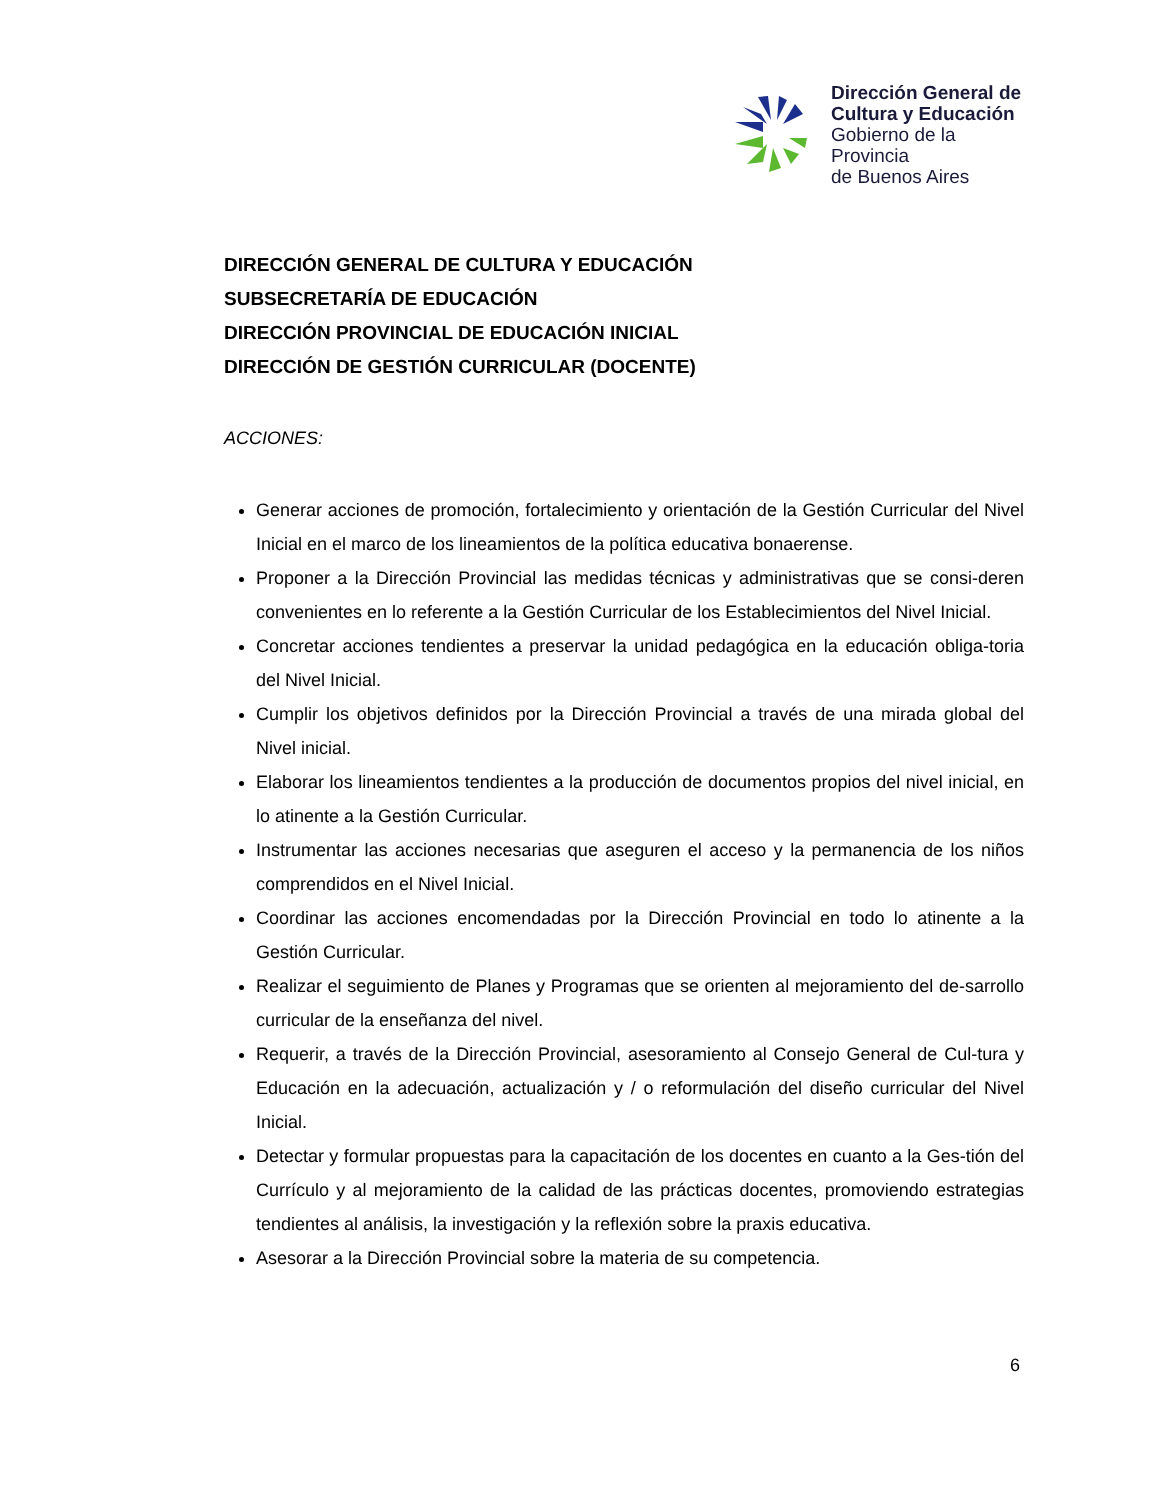Dirección General de
Cultura y Educación
Gobierno de la Provincia
de Buenos Aires
DIRECCIÓN GENERAL DE CULTURA Y EDUCACIÓN
SUBSECRETARÍA DE EDUCACIÓN
DIRECCIÓN PROVINCIAL DE EDUCACIÓN INICIAL
DIRECCIÓN DE GESTIÓN CURRICULAR (DOCENTE)
ACCIONES:
Generar acciones de promoción, fortalecimiento y orientación de la Gestión Curricular del Nivel Inicial en el marco de los lineamientos de la política educativa bonaerense.
Proponer a la Dirección Provincial las medidas técnicas y administrativas que se consi-deren convenientes en lo referente a la Gestión Curricular de los Establecimientos del Nivel Inicial.
Concretar acciones tendientes a preservar la unidad pedagógica en la educación obliga-toria del Nivel Inicial.
Cumplir los objetivos definidos por la Dirección Provincial a través de una mirada global del Nivel inicial.
Elaborar los lineamientos tendientes a la producción de documentos propios del nivel inicial, en lo atinente a la Gestión Curricular.
Instrumentar las acciones necesarias que aseguren el acceso y la permanencia de los niños comprendidos en el Nivel Inicial.
Coordinar las acciones encomendadas por la Dirección Provincial en todo lo atinente a la Gestión Curricular.
Realizar el seguimiento de Planes y Programas que se orienten al mejoramiento del de-sarrollo curricular de la enseñanza del nivel.
Requerir, a través de la Dirección Provincial, asesoramiento al Consejo General de Cul-tura y Educación en la adecuación, actualización y / o reformulación del diseño curricular del Nivel Inicial.
Detectar y formular propuestas para la capacitación de los docentes en cuanto a la Ges-tión del Currículo y al mejoramiento de la calidad de las prácticas docentes, promoviendo estrategias tendientes al análisis, la investigación y la reflexión sobre la praxis educativa.
Asesorar a la Dirección Provincial sobre la materia de su competencia.
6